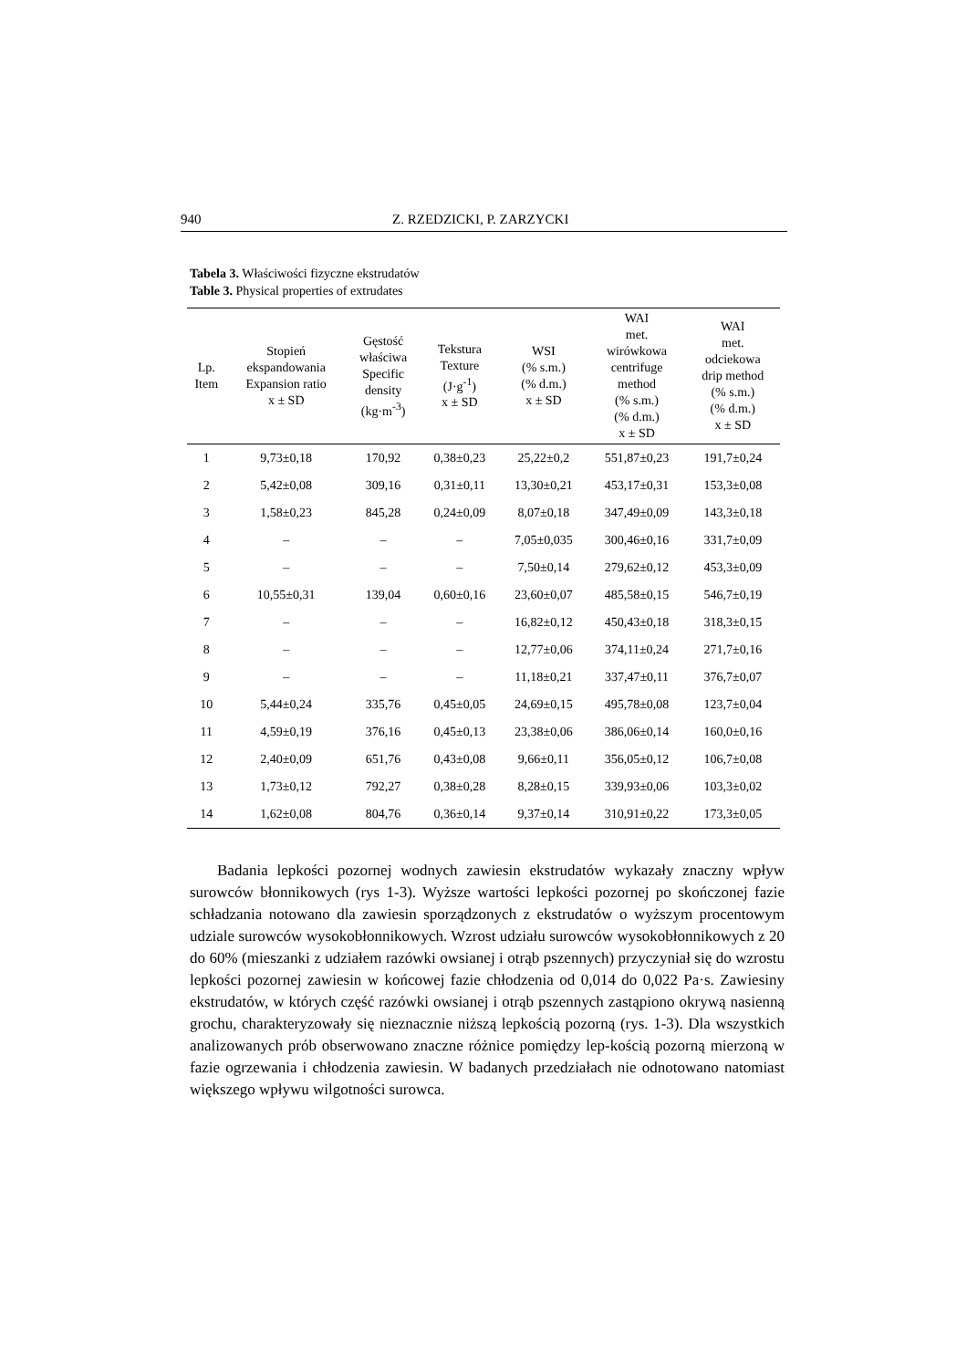940 Z. RZEDZICKI, P. ZARZYCKI
Tabela 3. Właściwości fizyczne ekstrudatów
Table 3. Physical properties of extrudates
| Lp. Item | Stopień ekspandowania Expansion ratio x ± SD | Gęstość właściwa Specific density (kg·m<sup>-3</sup>) | Tekstura Texture (J·g<sup>-1</sup>) x ± SD | WSI (% s.m.) (% d.m.) x ± SD | WAI met. wirówkowa centrifuge method (% s.m.) (% d.m.) x ± SD | WAI met. odciekowa drip method (% s.m.) (% d.m.) x ± SD |
| --- | --- | --- | --- | --- | --- | --- |
| 1 | 9,73±0,18 | 170,92 | 0,38±0,23 | 25,22±0,2 | 551,87±0,23 | 191,7±0,24 |
| 2 | 5,42±0,08 | 309,16 | 0,31±0,11 | 13,30±0,21 | 453,17±0,31 | 153,3±0,08 |
| 3 | 1,58±0,23 | 845,28 | 0,24±0,09 | 8,07±0,18 | 347,49±0,09 | 143,3±0,18 |
| 4 | – | – | – | 7,05±0,035 | 300,46±0,16 | 331,7±0,09 |
| 5 | – | – | – | 7,50±0,14 | 279,62±0,12 | 453,3±0,09 |
| 6 | 10,55±0,31 | 139,04 | 0,60±0,16 | 23,60±0,07 | 485,58±0,15 | 546,7±0,19 |
| 7 | – | – | – | 16,82±0,12 | 450,43±0,18 | 318,3±0,15 |
| 8 | – | – | – | 12,77±0,06 | 374,11±0,24 | 271,7±0,16 |
| 9 | – | – | – | 11,18±0,21 | 337,47±0,11 | 376,7±0,07 |
| 10 | 5,44±0,24 | 335,76 | 0,45±0,05 | 24,69±0,15 | 495,78±0,08 | 123,7±0,04 |
| 11 | 4,59±0,19 | 376,16 | 0,45±0,13 | 23,38±0,06 | 386,06±0,14 | 160,0±0,16 |
| 12 | 2,40±0,09 | 651,76 | 0,43±0,08 | 9,66±0,11 | 356,05±0,12 | 106,7±0,08 |
| 13 | 1,73±0,12 | 792,27 | 0,38±0,28 | 8,28±0,15 | 339,93±0,06 | 103,3±0,02 |
| 14 | 1,62±0,08 | 804,76 | 0,36±0,14 | 9,37±0,14 | 310,91±0,22 | 173,3±0,05 |
Badania lepkości pozornej wodnych zawiesin ekstrudatów wykazały znaczny wpływ surowców błonnikowych (rys 1-3). Wyższe wartości lepkości pozornej po skończonej fazie schładzania notowano dla zawiesin sporządzonych z ekstrudatów o wyższym procentowym udziale surowców wysokobłonnikowych. Wzrost udziału surowców wysokobłonnikowych z 20 do 60% (mieszanki z udziałem razówki owsianej i otrąb pszennych) przyczyniał się do wzrostu lepkości pozornej zawiesin w końcowej fazie chłodzenia od 0,014 do 0,022 Pa·s. Zawiesiny ekstrudatów, w których część razówki owsianej i otrąb pszennych zastąpiono okrywą nasienną grochu, charakteryzowały się nieznacznie niższą lepkością pozorną (rys. 1-3). Dla wszystkich analizowanych prób obserwowano znaczne różnice pomiędzy lep-kością pozorną mierzoną w fazie ogrzewania i chłodzenia zawiesin. W badanych przedziałach nie odnotowano natomiast większego wpływu wilgotności surowca.